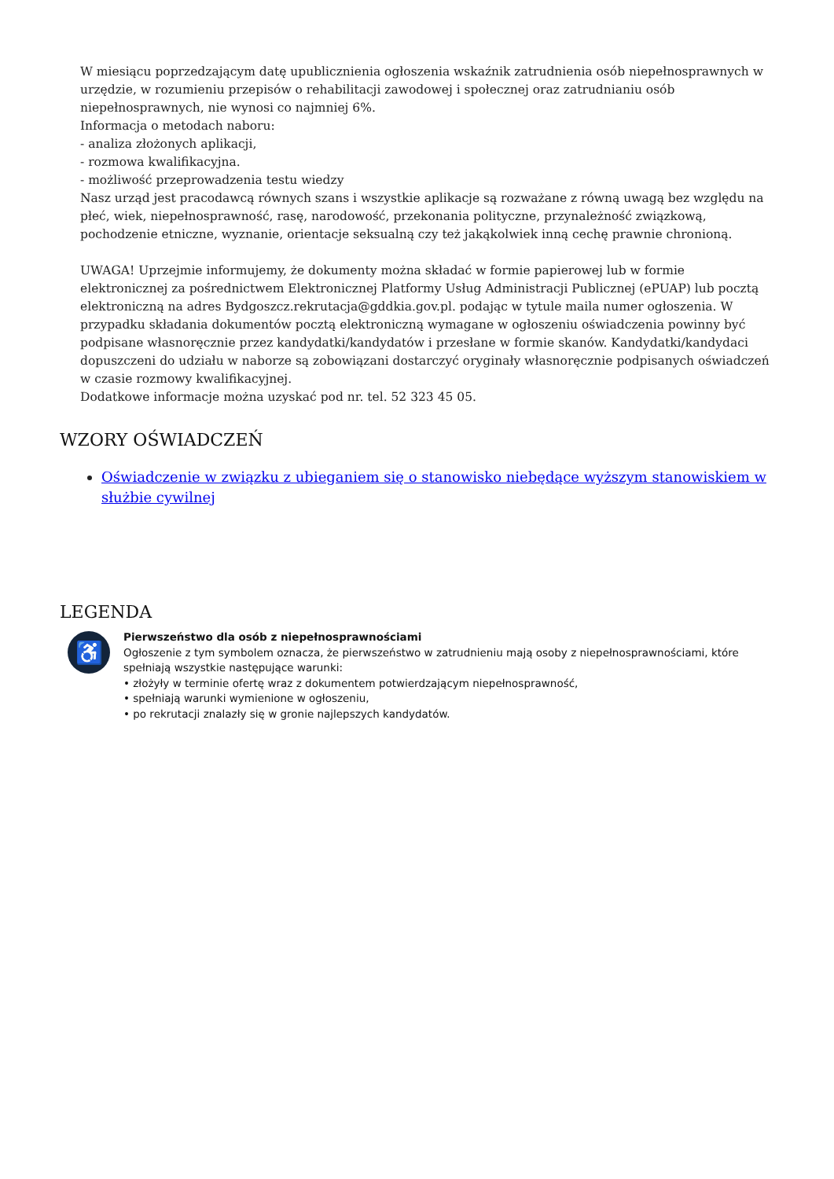W miesiącu poprzedzającym datę upublicznienia ogłoszenia wskaźnik zatrudnienia osób niepełnosprawnych w urzędzie, w rozumieniu przepisów o rehabilitacji zawodowej i społecznej oraz zatrudnianiu osób niepełnosprawnych, nie wynosi co najmniej 6%.
Informacja o metodach naboru:
- analiza złożonych aplikacji,
- rozmowa kwalifikacyjna.
- możliwość przeprowadzenia testu wiedzy
Nasz urząd jest pracodawcą równych szans i wszystkie aplikacje są rozważane z równą uwagą bez względu na płeć, wiek, niepełnosprawność, rasę, narodowość, przekonania polityczne, przynależność związkową, pochodzenie etniczne, wyznanie, orientacje seksualną czy też jakąkolwiek inną cechę prawnie chronioną.
UWAGA! Uprzejmie informujemy, że dokumenty można składać w formie papierowej lub w formie elektronicznej za pośrednictwem Elektronicznej Platformy Usług Administracji Publicznej (ePUAP) lub pocztą elektroniczną na adres Bydgoszcz.rekrutacja@gddkia.gov.pl. podając w tytule maila numer ogłoszenia. W przypadku składania dokumentów pocztą elektroniczną wymagane w ogłoszeniu oświadczenia powinny być podpisane własnoręcznie przez kandydatki/kandydatów i przesłane w formie skanów. Kandydatki/kandydaci dopuszczeni do udziału w naborze są zobowiązani dostarczyć oryginały własnoręcznie podpisanych oświadczeń w czasie rozmowy kwalifikacyjnej.
Dodatkowe informacje można uzyskać pod nr. tel. 52 323 45 05.
WZORY OŚWIADCZEŃ
Oświadczenie w związku z ubieganiem się o stanowisko niebędące wyższym stanowiskiem w służbie cywilnej
LEGENDA
♿
Pierwszeństwo dla osób z niepełnosprawnościami
Ogłoszenie z tym symbolem oznacza, że pierwszeństwo w zatrudnieniu mają osoby z niepełnosprawnościami, które spełniają wszystkie następujące warunki:
• złożyły w terminie ofertę wraz z dokumentem potwierdzającym niepełnosprawność,
• spełniają warunki wymienione w ogłoszeniu,
• po rekrutacji znalazły się w gronie najlepszych kandydatów.